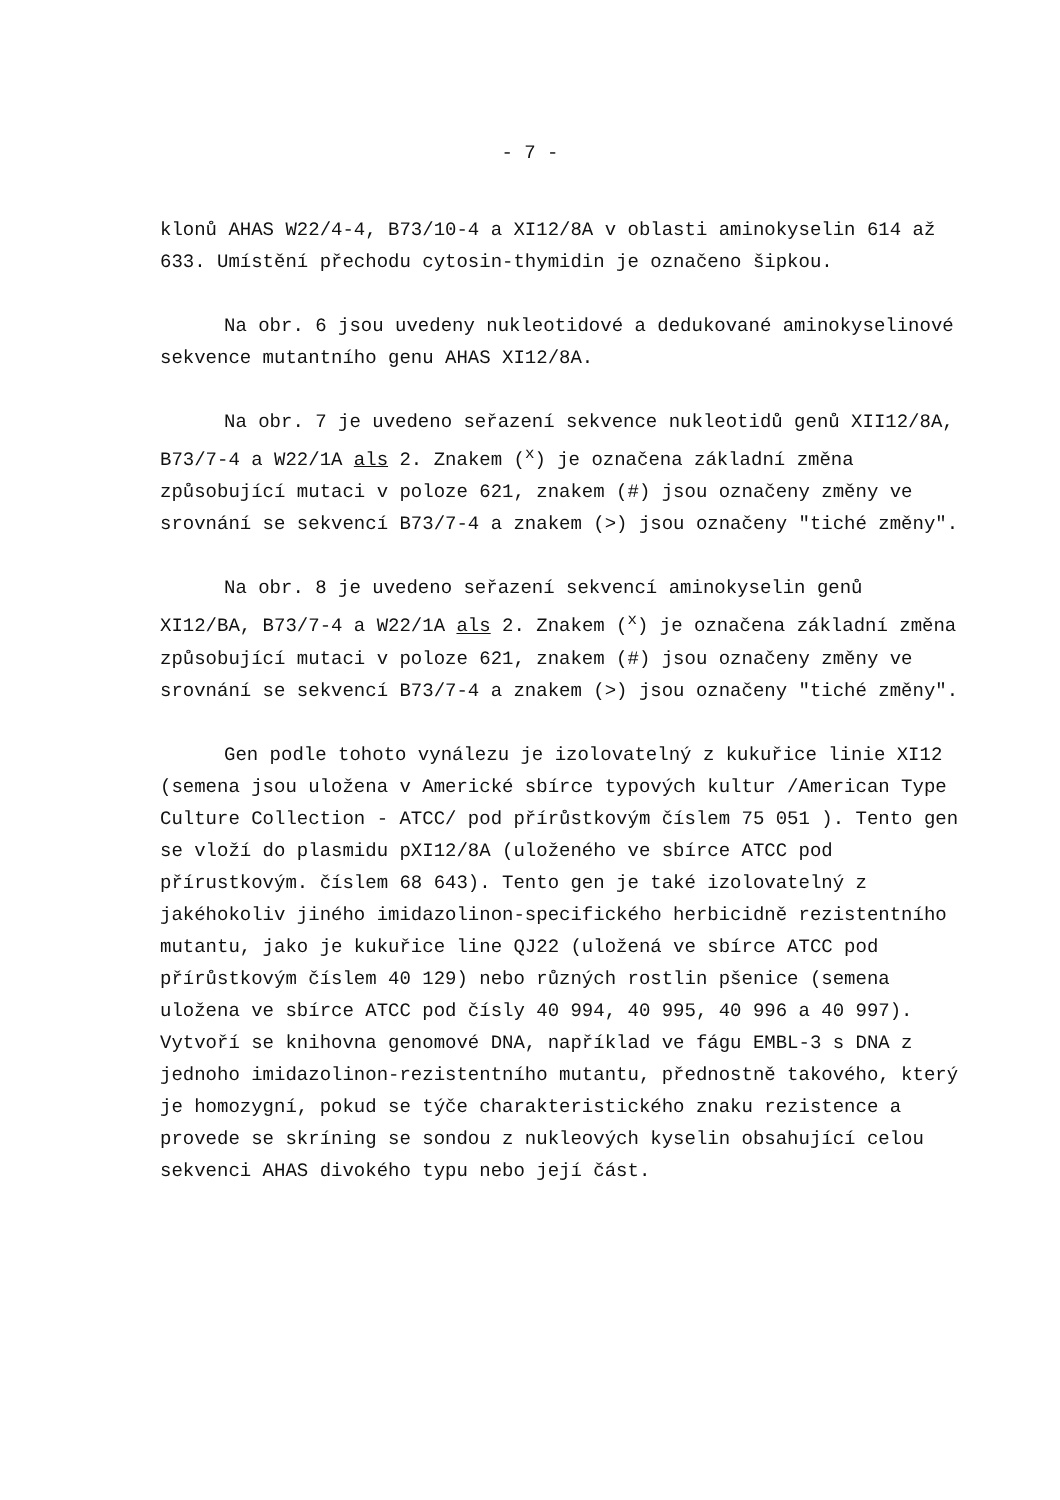- 7 -
klonů AHAS W22/4-4, B73/10-4 a XI12/8A v oblasti aminokyselin 614 až 633. Umístění přechodu cytosin-thymidin je označeno šipkou.
Na obr. 6 jsou uvedeny nukleotidové a dedukované aminokyselinové sekvence mutantního genu AHAS XI12/8A.
Na obr. 7 je uvedeno seřazení sekvence nukleotidů genů XII12/8A, B73/7-4 a W22/1A als 2. Znakem (<sup>x</sup>) je označena základní změna způsobující mutaci v poloze 621, znakem (#) jsou označeny změny ve srovnání se sekvencí B73/7-4 a znakem (>) jsou označeny "tiché změny".
Na obr. 8 je uvedeno seřazení sekvencí aminokyselin genů XI12/BA, B73/7-4 a W22/1A als 2. Znakem (<sup>x</sup>) je označena základní změna způsobující mutaci v poloze 621, znakem (#) jsou označeny změny ve srovnání se sekvencí B73/7-4 a znakem (>) jsou označeny "tiché změny".
Gen podle tohoto vynálezu je izolovatelný z kukuřice linie XI12 (semena jsou uložena v Americké sbírce typových kultur /American Type Culture Collection - ATCC/ pod přírůstkovým číslem 75 051 ). Tento gen se vloží do plasmidu pXI12/8A (uloženého ve sbírce ATCC pod přírustkovým. číslem 68 643). Tento gen je také izolovatelný z jakéhokoliv jiného imidazolinon-specifického herbicidně rezistentního mutantu, jako je kukuřice line QJ22 (uložená ve sbírce ATCC pod přírůstkovým číslem 40 129) nebo různých rostlin pšenice (semena uložena ve sbírce ATCC pod čísly 40 994, 40 995, 40 996 a 40 997). Vytvoří se knihovna genomové DNA, například ve fágu EMBL-3 s DNA z jednoho imidazolinon-rezistentního mutantu, přednostně takového, který je homozygní, pokud se týče charakteristického znaku rezistence a provede se skríning se sondou z nukleových kyselin obsahující celou sekvenci AHAS divokého typu nebo její část.